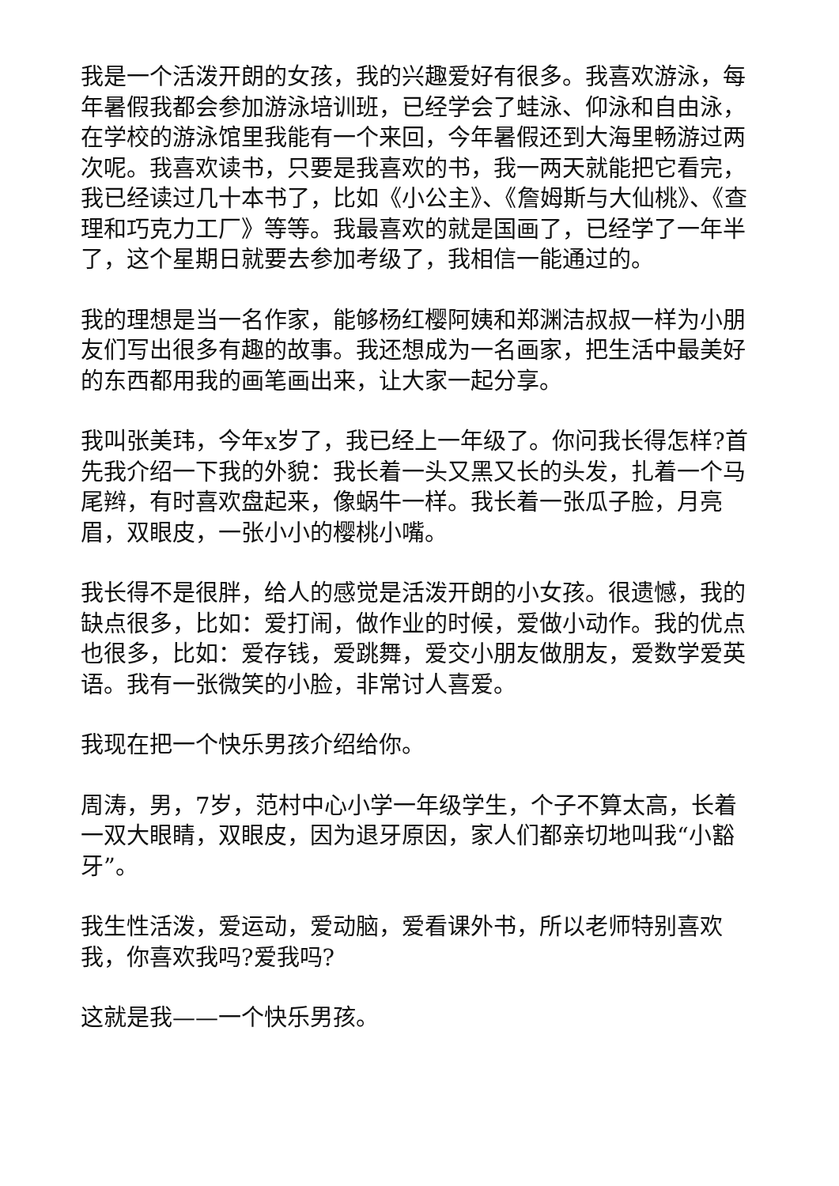我是一个活泼开朗的女孩，我的兴趣爱好有很多。我喜欢游泳，每年暑假我都会参加游泳培训班，已经学会了蛙泳、仰泳和自由泳，在学校的游泳馆里我能有一个来回，今年暑假还到大海里畅游过两次呢。我喜欢读书，只要是我喜欢的书，我一两天就能把它看完，我已经读过几十本书了，比如《小公主》、《詹姆斯与大仙桃》、《查理和巧克力工厂》等等。我最喜欢的就是国画了，已经学了一年半了，这个星期日就要去参加考级了，我相信一能通过的。
我的理想是当一名作家，能够杨红樱阿姨和郑渊洁叔叔一样为小朋友们写出很多有趣的故事。我还想成为一名画家，把生活中最美好的东西都用我的画笔画出来，让大家一起分享。
我叫张美玮，今年x岁了，我已经上一年级了。你问我长得怎样?首先我介绍一下我的外貌：我长着一头又黑又长的头发，扎着一个马尾辫，有时喜欢盘起来，像蜗牛一样。我长着一张瓜子脸，月亮眉，双眼皮，一张小小的樱桃小嘴。
我长得不是很胖，给人的感觉是活泼开朗的小女孩。很遗憾，我的缺点很多，比如：爱打闹，做作业的时候，爱做小动作。我的优点也很多，比如：爱存钱，爱跳舞，爱交小朋友做朋友，爱数学爱英语。我有一张微笑的小脸，非常讨人喜爱。
我现在把一个快乐男孩介绍给你。
周涛，男，7岁，范村中心小学一年级学生，个子不算太高，长着一双大眼睛，双眼皮，因为退牙原因，家人们都亲切地叫我“小豁牙”。
我生性活泼，爱运动，爱动脑，爱看课外书，所以老师特别喜欢我，你喜欢我吗?爱我吗?
这就是我——一个快乐男孩。